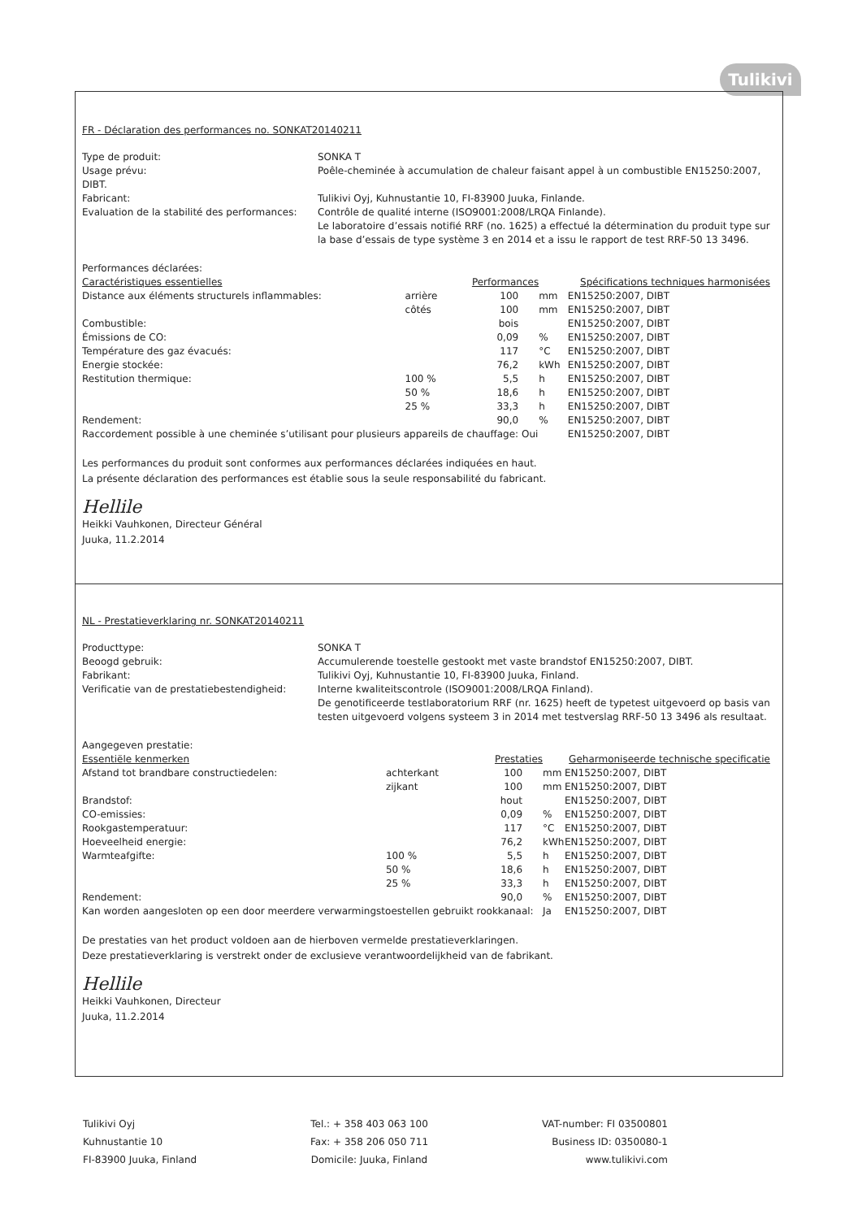Tulikivi
FR - Déclaration des performances no. SONKAT20140211
Type de produit:
SONKA T
Usage prévu:
DIBT.
Poêle-cheminée à accumulation de chaleur faisant appel à un combustible EN15250:2007,
Fabricant:
Tulikivi Oyj, Kuhnustantie 10, FI-83900 Juuka, Finlande.
Evaluation de la stabilité des performances:
Contrôle de qualité interne (ISO9001:2008/LRQA Finlande).
Le laboratoire d’essais notifié RRF (no. 1625) a effectué la détermination du produit type sur la base d’essais de type système 3 en 2014 et a issu le rapport de test RRF-50 13 3496.
| Performances déclarées: | | | | |
| Caractéristiques essentielles | | Performances | | Spécifications techniques harmonisées |
| Distance aux éléments structurels inflammables: | arrière | 100 | mm | EN15250:2007, DIBT |
| | côtés | 100 | mm | EN15250:2007, DIBT |
| Combustible: | | bois | | EN15250:2007, DIBT |
| Émissions de CO: | | 0,09 | % | EN15250:2007, DIBT |
| Température des gaz évacués: | | 117 | °C | EN15250:2007, DIBT |
| Energie stockée: | | 76,2 | kWh | EN15250:2007, DIBT |
| Restitution thermique: | 100 % | 5,5 | h | EN15250:2007, DIBT |
| | 50 % | 18,6 | h | EN15250:2007, DIBT |
| | 25 % | 33,3 | h | EN15250:2007, DIBT |
| Rendement: | | 90,0 | % | EN15250:2007, DIBT |
| Raccordement possible à une cheminée s’utilisant pour plusieurs appareils de chauffage: Oui | | | | EN15250:2007, DIBT |
Les performances du produit sont conformes aux performances déclarées indiquées en haut.
La présente déclaration des performances est établie sous la seule responsabilité du fabricant.
Hellile
Heikki Vauhkonen, Directeur Général
Juuka, 11.2.2014
NL - Prestatieverklaring nr. SONKAT20140211
Producttype:
SONKA T
Beoogd gebruik:
Accumulerende toestelle gestookt met vaste brandstof EN15250:2007, DIBT.
Fabrikant:
Tulikivi Oyj, Kuhnustantie 10, FI-83900 Juuka, Finland.
Verificatie van de prestatiebestendigheid:
Interne kwaliteitscontrole (ISO9001:2008/LRQA Finland).
De genotificeerde testlaboratorium RRF (nr. 1625) heeft de typetest uitgevoerd op basis van testen uitgevoerd volgens systeem 3 in 2014 met testverslag RRF-50 13 3496 als resultaat.
| Aangegeven prestatie: | | | | |
| Essentiële kenmerken | | Prestaties | | Geharmoniseerde technische specificatie |
| Afstand tot brandbare constructiedelen: | achterkant | 100 | mm | EN15250:2007, DIBT |
| | zijkant | 100 | mm | EN15250:2007, DIBT |
| Brandstof: | | hout | | EN15250:2007, DIBT |
| CO-emissies: | | 0,09 | % | EN15250:2007, DIBT |
| Rookgastemperatuur: | | 117 | °C | EN15250:2007, DIBT |
| Hoeveelheid energie: | | 76,2 | kWh | EN15250:2007, DIBT |
| Warmteafgifte: | 100 % | 5,5 | h | EN15250:2007, DIBT |
| | 50 % | 18,6 | h | EN15250:2007, DIBT |
| | 25 % | 33,3 | h | EN15250:2007, DIBT |
| Rendement: | | 90,0 | % | EN15250:2007, DIBT |
| Kan worden aangesloten op een door meerdere verwarmingstoestellen gebruikt rookkanaal: | | | Ja | EN15250:2007, DIBT |
De prestaties van het product voldoen aan de hierboven vermelde prestatieverklaringen.
Deze prestatieverklaring is verstrekt onder de exclusieve verantwoordelijkheid van de fabrikant.
Hellile
Heikki Vauhkonen, Directeur
Juuka, 11.2.2014
Tulikivi Oyj
Kuhnustantie 10
FI-83900 Juuka, Finland
Tel.: + 358 403 063 100
Fax: + 358 206 050 711
Domicile: Juuka, Finland
VAT-number: FI 03500801
Business ID: 0350080-1
www.tulikivi.com